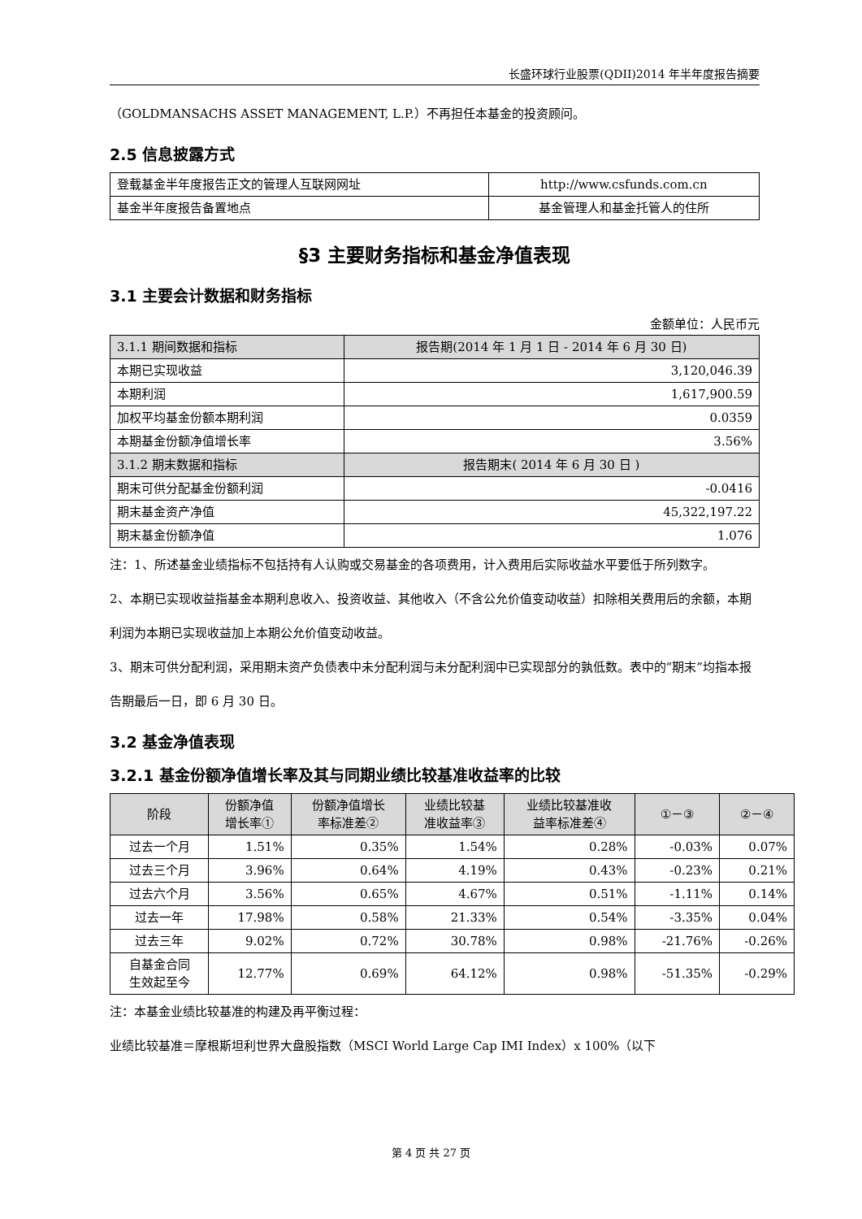长盛环球行业股票(QDII)2014 年半年度报告摘要
（GOLDMANSACHS ASSET MANAGEMENT, L.P.）不再担任本基金的投资顾问。
2.5 信息披露方式
| 登载基金半年度报告正文的管理人互联网网址 | http://www.csfunds.com.cn |
| 基金半年度报告备置地点 | 基金管理人和基金托管人的住所 |
§3 主要财务指标和基金净值表现
3.1 主要会计数据和财务指标
金额单位：人民币元
| 3.1.1 期间数据和指标 | 报告期(2014 年 1 月 1 日 - 2014 年 6 月 30 日) |
| --- | --- |
| 本期已实现收益 | 3,120,046.39 |
| 本期利润 | 1,617,900.59 |
| 加权平均基金份额本期利润 | 0.0359 |
| 本期基金份额净值增长率 | 3.56% |
| 3.1.2 期末数据和指标 | 报告期末( 2014 年 6 月 30 日 ) |
| 期末可供分配基金份额利润 | -0.0416 |
| 期末基金资产净值 | 45,322,197.22 |
| 期末基金份额净值 | 1.076 |
注：1、所述基金业绩指标不包括持有人认购或交易基金的各项费用，计入费用后实际收益水平要低于所列数字。
2、本期已实现收益指基金本期利息收入、投资收益、其他收入（不含公允价值变动收益）扣除相关费用后的余额，本期利润为本期已实现收益加上本期公允价值变动收益。
3、期末可供分配利润，采用期末资产负债表中未分配利润与未分配利润中已实现部分的孰低数。表中的“期末”均指本报告期最后一日，即 6 月 30 日。
3.2 基金净值表现
3.2.1 基金份额净值增长率及其与同期业绩比较基准收益率的比较
| 阶段 | 份额净值 增长率① | 份额净值增长 率标准差② | 业绩比较基 准收益率③ | 业绩比较基准收 益率标准差④ | ①－③ | ②－④ |
| --- | --- | --- | --- | --- | --- | --- |
| 过去一个月 | 1.51% | 0.35% | 1.54% | 0.28% | -0.03% | 0.07% |
| 过去三个月 | 3.96% | 0.64% | 4.19% | 0.43% | -0.23% | 0.21% |
| 过去六个月 | 3.56% | 0.65% | 4.67% | 0.51% | -1.11% | 0.14% |
| 过去一年 | 17.98% | 0.58% | 21.33% | 0.54% | -3.35% | 0.04% |
| 过去三年 | 9.02% | 0.72% | 30.78% | 0.98% | -21.76% | -0.26% |
| 自基金合同 生效起至今 | 12.77% | 0.69% | 64.12% | 0.98% | -51.35% | -0.29% |
注：本基金业绩比较基准的构建及再平衡过程：
业绩比较基准＝摩根斯坦利世界大盘股指数（MSCI World Large Cap IMI Index）x 100%（以下
第 4 页 共 27 页